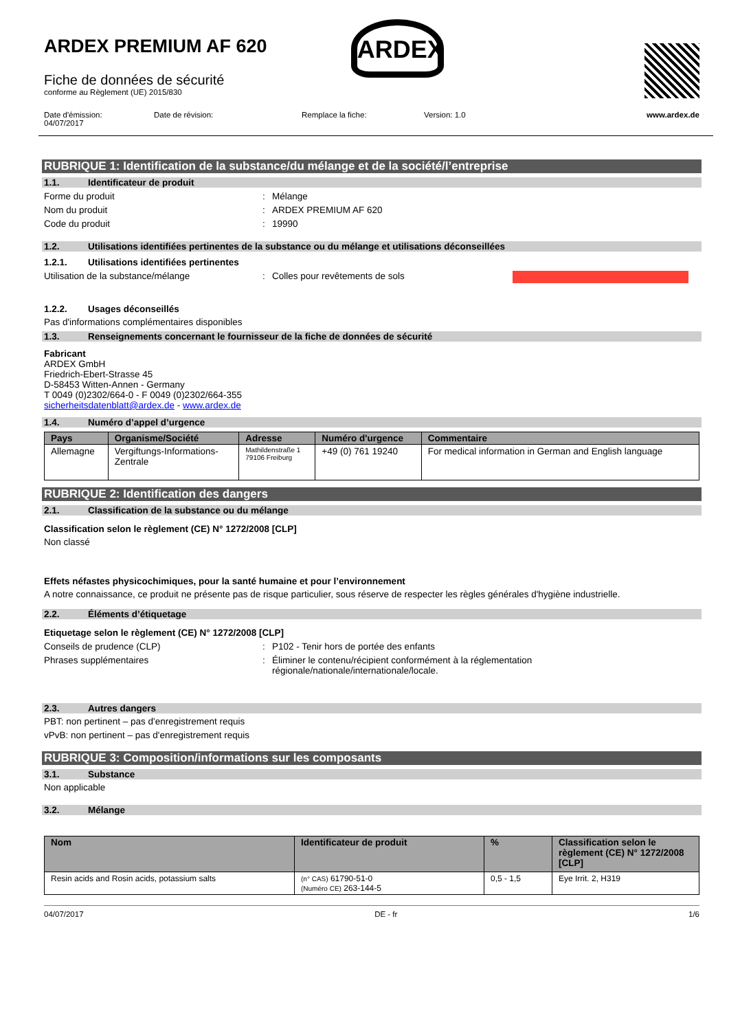ARDEX PREMIUM AF 620
Fiche de données de sécurité
conforme au Règlement (UE) 2015/830
ARDEX
Date d'émission:
04/07/2017
Date de révision: Remplace la fiche: Version: 1.0 www.ardex.de
RUBRIQUE 1: Identification de la substance/du mélange et de la société/l’entreprise
1.1. Identificateur de produit
Forme du produit : Mélange
Nom du produit : ARDEX PREMIUM AF 620
Code du produit : 19990
1.2. Utilisations identifiées pertinentes de la substance ou du mélange et utilisations déconseillées
1.2.1. Utilisations identifiées pertinentes
Utilisation de la substance/mélange : Colles pour revêtements de sols
1.2.2. Usages déconseillés
Pas d'informations complémentaires disponibles
1.3. Renseignements concernant le fournisseur de la fiche de données de sécurité
Fabricant
ARDEX GmbH
Friedrich-Ebert-Strasse 45
D-58453 Witten-Annen - Germany
T 0049 (0)2302/664-0 - F 0049 (0)2302/664-355
sicherheitsdatenblatt@ardex.de - www.ardex.de
1.4. Numéro d’appel d’urgence
| Pays | Organisme/Société | Adresse | Numéro d'urgence | Commentaire |
| --- | --- | --- | --- | --- |
| Allemagne | Vergiftungs-Informations- Zentrale | Mathildenstraße 1 79106 Freiburg | +49 (0) 761 19240 | For medical information in German and English language |
RUBRIQUE 2: Identification des dangers
2.1. Classification de la substance ou du mélange
Classification selon le règlement (CE) N° 1272/2008 [CLP]
Non classé
Effets néfastes physicochimiques, pour la santé humaine et pour l’environnement
A notre connaissance, ce produit ne présente pas de risque particulier, sous réserve de respecter les règles générales d'hygiène industrielle.
2.2. Éléments d’étiquetage
Etiquetage selon le règlement (CE) N° 1272/2008 [CLP]
Conseils de prudence (CLP) : P102 - Tenir hors de portée des enfants
Phrases supplémentaires : Éliminer le contenu/récipient conformément à la réglementation
régionale/nationale/internationale/locale.
2.3. Autres dangers
PBT: non pertinent – pas d'enregistrement requis
vPvB: non pertinent – pas d'enregistrement requis
RUBRIQUE 3: Composition/informations sur les composants
3.1. Substance
Non applicable
3.2. Mélange
| Nom | Identificateur de produit | % | Classification selon le règlement (CE) N° 1272/2008 [CLP] |
| --- | --- | --- | --- |
| Resin acids and Rosin acids, potassium salts | (n° CAS) 61790-51-0 (Numéro CE) 263-144-5 | 0,5 - 1,5 | Eye Irrit. 2, H319 |
04/07/2017 DE - fr 1/6